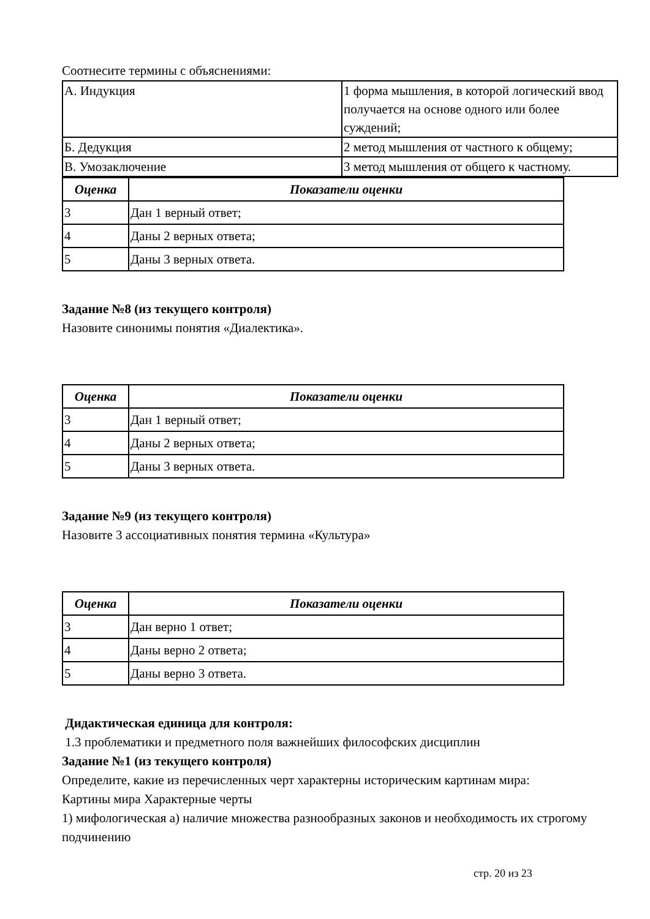Соотнесите термины с объяснениями:
| А. Индукция | 1 форма мышления, в которой логический ввод получается на основе одного или более суждений; |
| Б. Дедукция | 2 метод мышления от частного к общему; |
| В. Умозаключение | 3 метод мышления от общего к частному. |
| Оценка | Показатели оценки |
| --- | --- |
| 3 | Дан 1 верный ответ; |
| 4 | Даны 2 верных ответа; |
| 5 | Даны 3 верных ответа. |
Задание №8 (из текущего контроля)
Назовите синонимы понятия «Диалектика».
| Оценка | Показатели оценки |
| --- | --- |
| 3 | Дан 1 верный ответ; |
| 4 | Даны 2 верных ответа; |
| 5 | Даны 3 верных ответа. |
Задание №9 (из текущего контроля)
Назовите 3 ассоциативных понятия термина «Культура»
| Оценка | Показатели оценки |
| --- | --- |
| 3 | Дан верно 1 ответ; |
| 4 | Даны верно 2 ответа; |
| 5 | Даны верно 3 ответа. |
Дидактическая единица для контроля:
1.3 проблематики и предметного поля важнейших философских дисциплин
Задание №1 (из текущего контроля)
Определите, какие из перечисленных черт характерны историческим картинам мира:
Картины мира Характерные черты
1) мифологическая а) наличие множества разнообразных законов и необходимость их строгому подчинению
стр. 20 из 23